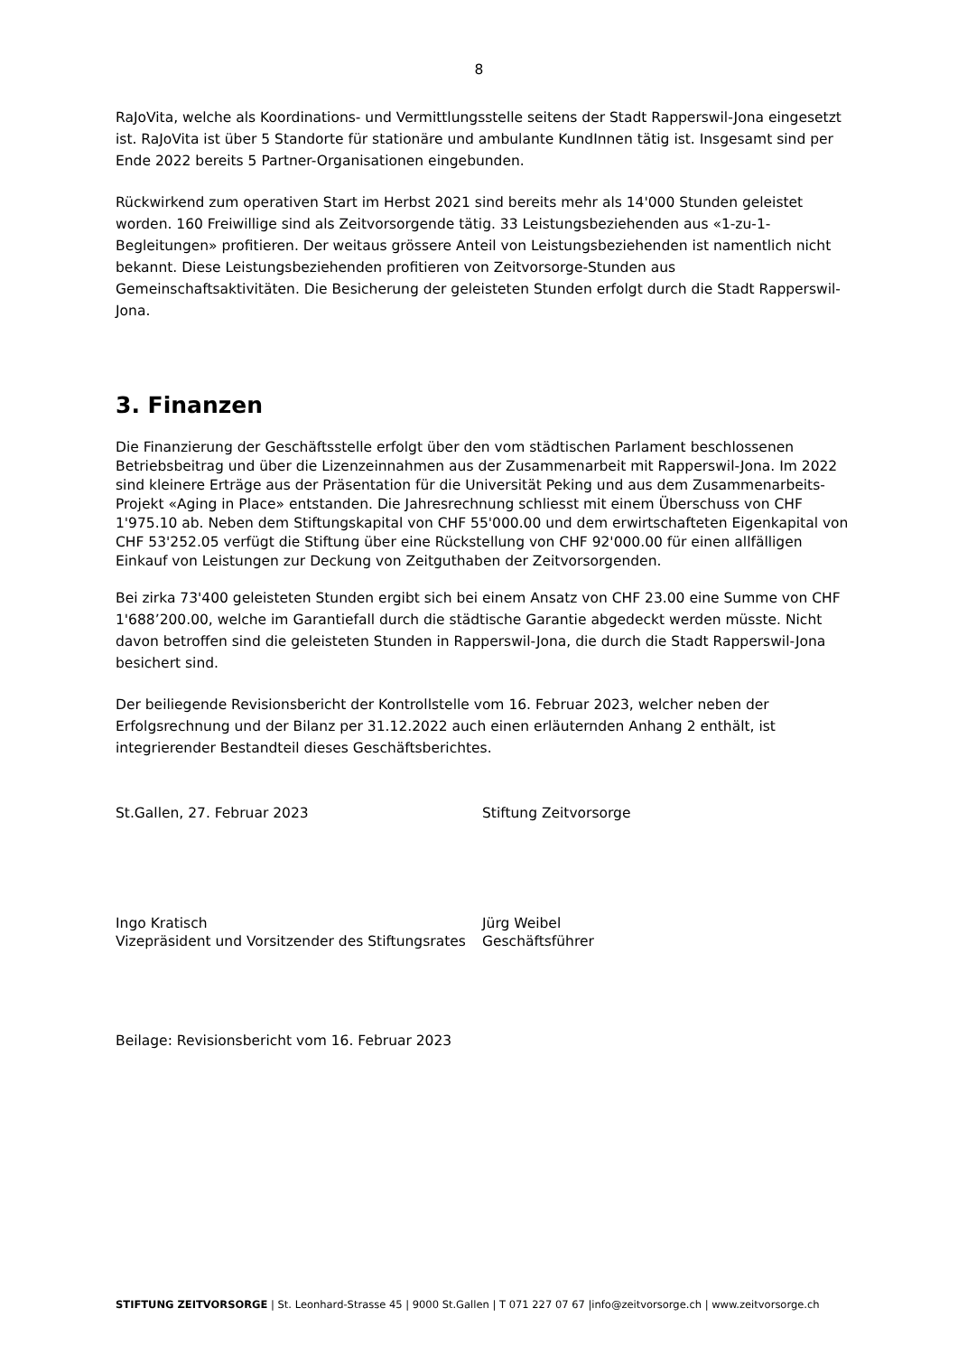8
RaJoVita, welche als Koordinations- und Vermittlungsstelle seitens der Stadt Rapperswil-Jona eingesetzt ist. RaJoVita ist über 5 Standorte für stationäre und ambulante KundInnen tätig ist. Insgesamt sind per Ende 2022 bereits 5 Partner-Organisationen eingebunden.
Rückwirkend zum operativen Start im Herbst 2021 sind bereits mehr als 14'000 Stunden geleistet worden. 160 Freiwillige sind als Zeitvorsorgende tätig. 33 Leistungsbeziehenden aus «1-zu-1-Begleitungen» profitieren. Der weitaus grössere Anteil von Leistungsbeziehenden ist namentlich nicht bekannt. Diese Leistungsbeziehenden profitieren von Zeitvorsorge-Stunden aus Gemeinschaftsaktivitäten. Die Besicherung der geleisteten Stunden erfolgt durch die Stadt Rapperswil-Jona.
3. Finanzen
Die Finanzierung der Geschäftsstelle erfolgt über den vom städtischen Parlament beschlossenen Betriebsbeitrag und über die Lizenzeinnahmen aus der Zusammenarbeit mit Rapperswil-Jona. Im 2022 sind kleinere Erträge aus der Präsentation für die Universität Peking und aus dem Zusammenarbeits-Projekt «Aging in Place» entstanden. Die Jahresrechnung schliesst mit einem Überschuss von CHF 1'975.10 ab. Neben dem Stiftungskapital von CHF 55'000.00 und dem erwirtschafteten Eigenkapital von CHF 53'252.05 verfügt die Stiftung über eine Rückstellung von CHF 92'000.00 für einen allfälligen Einkauf von Leistungen zur Deckung von Zeitguthaben der Zeitvorsorgenden.
Bei zirka 73'400 geleisteten Stunden ergibt sich bei einem Ansatz von CHF 23.00 eine Summe von CHF 1'688’200.00, welche im Garantiefall durch die städtische Garantie abgedeckt werden müsste. Nicht davon betroffen sind die geleisteten Stunden in Rapperswil-Jona, die durch die Stadt Rapperswil-Jona besichert sind.
Der beiliegende Revisionsbericht der Kontrollstelle vom 16. Februar 2023, welcher neben der Erfolgsrechnung und der Bilanz per 31.12.2022 auch einen erläuternden Anhang 2 enthält, ist integrierender Bestandteil dieses Geschäftsberichtes.
St.Gallen, 27. Februar 2023 Stiftung Zeitvorsorge
Ingo Kratisch
Vizepräsident und Vorsitzender des Stiftungsrates
Jürg Weibel
Geschäftsführer
Beilage: Revisionsbericht vom 16. Februar 2023
STIFTUNG ZEITVORSORGE | St. Leonhard-Strasse 45 | 9000 St.Gallen | T 071 227 07 67 |info@zeitvorsorge.ch | www.zeitvorsorge.ch